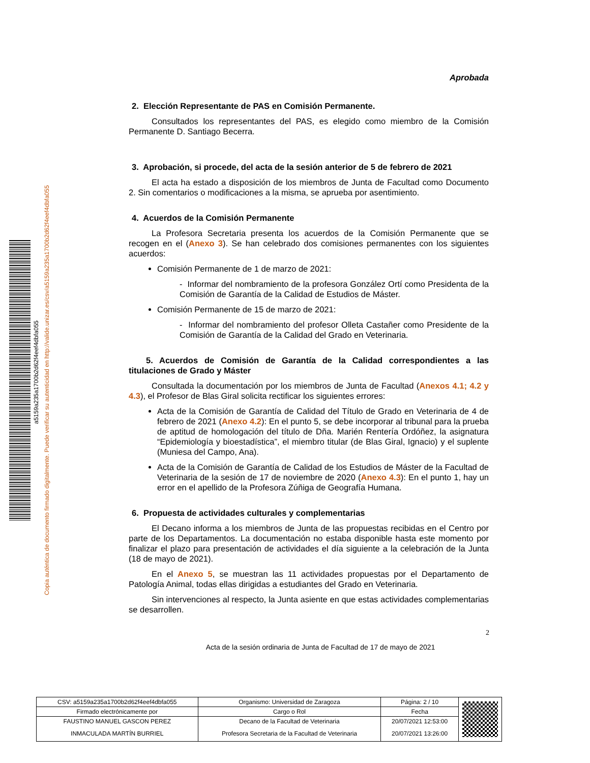Copia auténtica de documento firmado digitalmente. Puede verificar su autenticidad en http://valide.unizar.es/csv/a5159a235a1700b2d62f4eef4dbfa055
a5159a235a1700b2d62f4eef4dbfa055
Aprobada
2. Elección Representante de PAS en Comisión Permanente.
Consultados los representantes del PAS, es elegido como miembro de la Comisión Permanente D. Santiago Becerra.
3. Aprobación, si procede, del acta de la sesión anterior de 5 de febrero de 2021
El acta ha estado a disposición de los miembros de Junta de Facultad como Documento 2. Sin comentarios o modificaciones a la misma, se aprueba por asentimiento.
4. Acuerdos de la Comisión Permanente
La Profesora Secretaria presenta los acuerdos de la Comisión Permanente que se recogen en el (Anexo 3). Se han celebrado dos comisiones permanentes con los siguientes acuerdos:
Comisión Permanente de 1 de marzo de 2021:
- Informar del nombramiento de la profesora González Ortí como Presidenta de la Comisión de Garantía de la Calidad de Estudios de Máster.
Comisión Permanente de 15 de marzo de 2021:
- Informar del nombramiento del profesor Olleta Castañer como Presidente de la Comisión de Garantía de la Calidad del Grado en Veterinaria.
5. Acuerdos de Comisión de Garantía de la Calidad correspondientes a las titulaciones de Grado y Máster
Consultada la documentación por los miembros de Junta de Facultad (Anexos 4.1; 4.2 y 4.3), el Profesor de Blas Giral solicita rectificar los siguientes errores:
Acta de la Comisión de Garantía de Calidad del Título de Grado en Veterinaria de 4 de febrero de 2021 (Anexo 4.2): En el punto 5, se debe incorporar al tribunal para la prueba de aptitud de homologación del título de Dña. Marién Rentería Ordóñez, la asignatura “Epidemiología y bioestadística”, el miembro titular (de Blas Giral, Ignacio) y el suplente (Muniesa del Campo, Ana).
Acta de la Comisión de Garantía de Calidad de los Estudios de Máster de la Facultad de Veterinaria de la sesión de 17 de noviembre de 2020 (Anexo 4.3): En el punto 1, hay un error en el apellido de la Profesora Zúñiga de Geografía Humana.
6. Propuesta de actividades culturales y complementarias
El Decano informa a los miembros de Junta de las propuestas recibidas en el Centro por parte de los Departamentos. La documentación no estaba disponible hasta este momento por finalizar el plazo para presentación de actividades el día siguiente a la celebración de la Junta (18 de mayo de 2021).
En el Anexo 5, se muestran las 11 actividades propuestas por el Departamento de Patología Animal, todas ellas dirigidas a estudiantes del Grado en Veterinaria.
Sin intervenciones al respecto, la Junta asiente en que estas actividades complementarias se desarrollen.
2
Acta de la sesión ordinaria de Junta de Facultad de 17 de mayo de 2021
| CSV: a5159a235a1700b2d62f4eef4dbfa055 | Organismo: Universidad de Zaragoza | Página: 2 / 10 | |
| Firmado electrónicamente por | Cargo o Rol | Fecha | |
| FAUSTINO MANUEL GASCON PEREZ | Decano de la Facultad de Veterinaria | 20/07/2021 12:53:00 | |
| INMACULADA MARTÍN BURRIEL | Profesora Secretaria de la Facultad de Veterinaria | 20/07/2021 13:26:00 | |